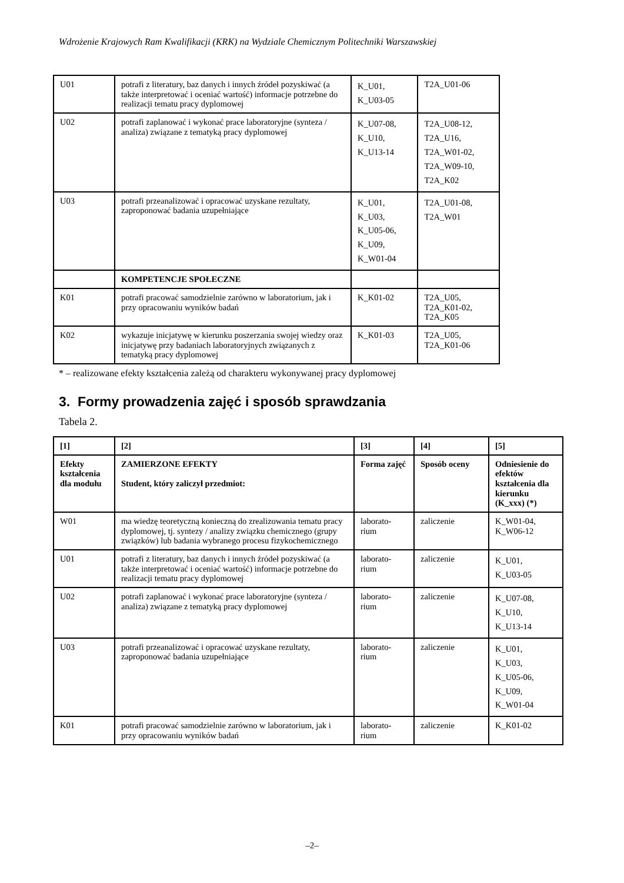Wdrożenie Krajowych Ram Kwalifikacji (KRK) na Wydziale Chemicznym Politechniki Warszawskiej
| U01 | potrafi z literatury, baz danych i innych źródeł pozyskiwać (a także interpretować i oceniać wartość) informacje potrzebne do realizacji tematu pracy dyplomowej | K_U01, K_U03-05 | T2A_U01-06 |
| U02 | potrafi zaplanować i wykonać prace laboratoryjne (synteza / analiza) związane z tematyką pracy dyplomowej | K_U07-08, K_U10, K_U13-14 | T2A_U08-12, T2A_U16, T2A_W01-02, T2A_W09-10, T2A_K02 |
| U03 | potrafi przeanalizować i opracować uzyskane rezultaty, zaproponować badania uzupełniające | K_U01, K_U03, K_U05-06, K_U09, K_W01-04 | T2A_U01-08, T2A_W01 |
| | KOMPETENCJE SPOŁECZNE | | |
| K01 | potrafi pracować samodzielnie zarówno w laboratorium, jak i przy opracowaniu wyników badań | K_K01-02 | T2A_U05, T2A_K01-02, T2A_K05 |
| K02 | wykazuje inicjatywę w kierunku poszerzania swojej wiedzy oraz inicjatywę przy badaniach laboratoryjnych związanych z tematyką pracy dyplomowej | K_K01-03 | T2A_U05, T2A_K01-06 |
* – realizowane efekty kształcenia zależą od charakteru wykonywanej pracy dyplomowej
3. Formy prowadzenia zajęć i sposób sprawdzania
Tabela 2.
| [1] | [2] | [3] | [4] | [5] |
| Efekty kształcenia dla modułu | ZAMIERZONE EFEKTY Student, który zaliczył przedmiot: | Forma zajęć | Sposób oceny | Odniesienie do efektów kształcenia dla kierunku (K_xxx) (*) |
| W01 | ma wiedzę teoretyczną konieczną do zrealizowania tematu pracy dyplomowej, tj. syntezy / analizy związku chemicznego (grupy związków) lub badania wybranego procesu fizykochemicznego | laborato- rium | zaliczenie | K_W01-04, K_W06-12 |
| U01 | potrafi z literatury, baz danych i innych źródeł pozyskiwać (a także interpretować i oceniać wartość) informacje potrzebne do realizacji tematu pracy dyplomowej | laborato- rium | zaliczenie | K_U01, K_U03-05 |
| U02 | potrafi zaplanować i wykonać prace laboratoryjne (synteza / analiza) związane z tematyką pracy dyplomowej | laborato- rium | zaliczenie | K_U07-08, K_U10, K_U13-14 |
| U03 | potrafi przeanalizować i opracować uzyskane rezultaty, zaproponować badania uzupełniające | laborato- rium | zaliczenie | K_U01, K_U03, K_U05-06, K_U09, K_W01-04 |
| K01 | potrafi pracować samodzielnie zarówno w laboratorium, jak i przy opracowaniu wyników badań | laborato- rium | zaliczenie | K_K01-02 |
–2–